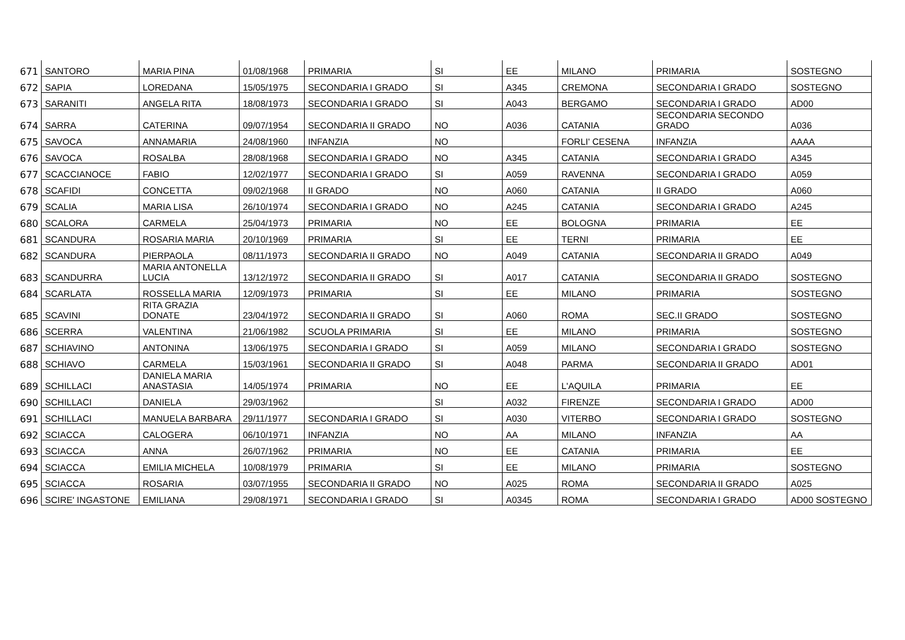| 671 | SANTORO | MARIA PINA | 01/08/1968 | PRIMARIA | SI | EE | MILANO | PRIMARIA | SOSTEGNO |
| 672 | SAPIA | LOREDANA | 15/05/1975 | SECONDARIA I GRADO | SI | A345 | CREMONA | SECONDARIA I GRADO | SOSTEGNO |
| 673 | SARANITI | ANGELA RITA | 18/08/1973 | SECONDARIA I GRADO | SI | A043 | BERGAMO | SECONDARIA I GRADO | AD00 |
| 674 | SARRA | CATERINA | 09/07/1954 | SECONDARIA II GRADO | NO | A036 | CATANIA | SECONDARIA SECONDO GRADO | A036 |
| 675 | SAVOCA | ANNAMARIA | 24/08/1960 | INFANZIA | NO | | FORLI' CESENA | INFANZIA | AAAA |
| 676 | SAVOCA | ROSALBA | 28/08/1968 | SECONDARIA I GRADO | NO | A345 | CATANIA | SECONDARIA I GRADO | A345 |
| 677 | SCACCIANOCE | FABIO | 12/02/1977 | SECONDARIA I GRADO | SI | A059 | RAVENNA | SECONDARIA I GRADO | A059 |
| 678 | SCAFIDI | CONCETTA | 09/02/1968 | II GRADO | NO | A060 | CATANIA | II GRADO | A060 |
| 679 | SCALIA | MARIA LISA | 26/10/1974 | SECONDARIA I GRADO | NO | A245 | CATANIA | SECONDARIA I GRADO | A245 |
| 680 | SCALORA | CARMELA | 25/04/1973 | PRIMARIA | NO | EE | BOLOGNA | PRIMARIA | EE |
| 681 | SCANDURA | ROSARIA MARIA | 20/10/1969 | PRIMARIA | SI | EE | TERNI | PRIMARIA | EE |
| 682 | SCANDURA | PIERPAOLA | 08/11/1973 | SECONDARIA II GRADO | NO | A049 | CATANIA | SECONDARIA II GRADO | A049 |
| 683 | SCANDURRA | MARIA ANTONELLA LUCIA | 13/12/1972 | SECONDARIA II GRADO | SI | A017 | CATANIA | SECONDARIA II GRADO | SOSTEGNO |
| 684 | SCARLATA | ROSSELLA MARIA | 12/09/1973 | PRIMARIA | SI | EE | MILANO | PRIMARIA | SOSTEGNO |
| 685 | SCAVINI | RITA GRAZIA DONATE | 23/04/1972 | SECONDARIA II GRADO | SI | A060 | ROMA | SEC.II GRADO | SOSTEGNO |
| 686 | SCERRA | VALENTINA | 21/06/1982 | SCUOLA PRIMARIA | SI | EE | MILANO | PRIMARIA | SOSTEGNO |
| 687 | SCHIAVINO | ANTONINA | 13/06/1975 | SECONDARIA I GRADO | SI | A059 | MILANO | SECONDARIA I GRADO | SOSTEGNO |
| 688 | SCHIAVO | CARMELA | 15/03/1961 | SECONDARIA II GRADO | SI | A048 | PARMA | SECONDARIA II GRADO | AD01 |
| 689 | SCHILLACI | DANIELA MARIA ANASTASIA | 14/05/1974 | PRIMARIA | NO | EE | L'AQUILA | PRIMARIA | EE |
| 690 | SCHILLACI | DANIELA | 29/03/1962 | | SI | A032 | FIRENZE | SECONDARIA I GRADO | AD00 |
| 691 | SCHILLACI | MANUELA BARBARA | 29/11/1977 | SECONDARIA I GRADO | SI | A030 | VITERBO | SECONDARIA I GRADO | SOSTEGNO |
| 692 | SCIACCA | CALOGERA | 06/10/1971 | INFANZIA | NO | AA | MILANO | INFANZIA | AA |
| 693 | SCIACCA | ANNA | 26/07/1962 | PRIMARIA | NO | EE | CATANIA | PRIMARIA | EE |
| 694 | SCIACCA | EMILIA MICHELA | 10/08/1979 | PRIMARIA | SI | EE | MILANO | PRIMARIA | SOSTEGNO |
| 695 | SCIACCA | ROSARIA | 03/07/1955 | SECONDARIA II GRADO | NO | A025 | ROMA | SECONDARIA II GRADO | A025 |
| 696 | SCIRE' INGASTONE | EMILIANA | 29/08/1971 | SECONDARIA I GRADO | SI | A0345 | ROMA | SECONDARIA I GRADO | AD00 SOSTEGNO |